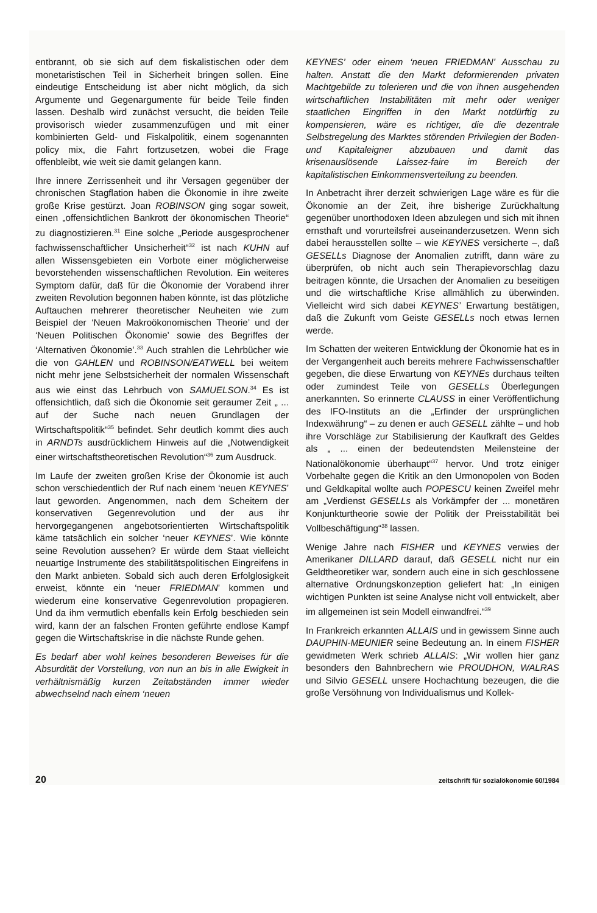entbrannt, ob sie sich auf dem fiskalistischen oder dem monetaristischen Teil in Sicherheit bringen sollen. Eine eindeutige Entscheidung ist aber nicht möglich, da sich Argumente und Gegenargumente für beide Teile finden lassen. Deshalb wird zunächst versucht, die beiden Teile provisorisch wieder zusammenzufügen und mit einer kombinierten Geld- und Fiskalpolitik, einem sogenannten policy mix, die Fahrt fortzusetzen, wobei die Frage offenbleibt, wie weit sie damit gelangen kann.
Ihre innere Zerrissenheit und ihr Versagen gegenüber der chronischen Stagflation haben die Ökonomie in ihre zweite große Krise gestürzt. Joan ROBINSON ging sogar soweit, einen „offensichtlichen Bankrott der ökonomischen Theorie“ zu diagnostizieren.<sup>31</sup> Eine solche „Periode ausgesprochener fachwissenschaftlicher Unsicherheit“<sup>32</sup> ist nach KUHN auf allen Wissensgebieten ein Vorbote einer möglicherweise bevorstehenden wissenschaftlichen Revolution. Ein weiteres Symptom dafür, daß für die Ökonomie der Vorabend ihrer zweiten Revolution begonnen haben könnte, ist das plötzliche Auftauchen mehrerer theoretischer Neuheiten wie zum Beispiel der ‘Neuen Makroökonomischen Theorie’ und der ‘Neuen Politischen Ökonomie’ sowie des Begriffes der ‘Alternativen Ökonomie’.<sup>33</sup> Auch strahlen die Lehrbücher wie die von GAHLEN und ROBINSON/EATWELL bei weitem nicht mehr jene Selbstsicherheit der normalen Wissenschaft aus wie einst das Lehrbuch von SAMUELSON.<sup>34</sup> Es ist offensichtlich, daß sich die Ökonomie seit geraumer Zeit „ ... auf der Suche nach neuen Grundlagen der Wirtschaftspolitik“<sup>35</sup> befindet. Sehr deutlich kommt dies auch in ARNDTs ausdrücklichem Hinweis auf die „Notwendigkeit einer wirtschaftstheoretischen Revolution“<sup>36</sup> zum Ausdruck.
Im Laufe der zweiten großen Krise der Ökonomie ist auch schon verschiedentlich der Ruf nach einem ‘neuen KEYNES’ laut geworden. Angenommen, nach dem Scheitern der konservativen Gegenrevolution und der aus ihr hervorgegangenen angebotsorientierten Wirtschaftspolitik käme tatsächlich ein solcher ‘neuer KEYNES’. Wie könnte seine Revolution aussehen? Er würde dem Staat vielleicht neuartige Instrumente des stabilitätspolitischen Eingreifens in den Markt anbieten. Sobald sich auch deren Erfolglosigkeit erweist, könnte ein ‘neuer FRIEDMAN’ kommen und wiederum eine konservative Gegenrevolution propagieren. Und da ihm vermutlich ebenfalls kein Erfolg beschieden sein wird, kann der an falschen Fronten geführte endlose Kampf gegen die Wirtschaftskrise in die nächste Runde gehen.
Es bedarf aber wohl keines besonderen Beweises für die Absurdität der Vorstellung, von nun an bis in alle Ewigkeit in verhältnismäßig kurzen Zeitabständen immer wieder abwechselnd nach einem ‘neuen
KEYNES’ oder einem ‘neuen FRIEDMAN’ Ausschau zu halten. Anstatt die den Markt deformierenden privaten Machtgebilde zu tolerieren und die von ihnen ausgehenden wirtschaftlichen Instabilitäten mit mehr oder weniger staatlichen Eingriffen in den Markt notdürftig zu kompensieren, wäre es richtiger, die die dezentrale Selbstregelung des Marktes störenden Privilegien der Boden- und Kapitaleigner abzubauen und damit das krisenauslösende Laissez-faire im Bereich der kapitalistischen Einkommensverteilung zu beenden.
In Anbetracht ihrer derzeit schwierigen Lage wäre es für die Ökonomie an der Zeit, ihre bisherige Zurückhaltung gegenüber unorthodoxen Ideen abzulegen und sich mit ihnen ernsthaft und vorurteilsfrei auseinanderzusetzen. Wenn sich dabei herausstellen sollte – wie KEYNES versicherte –, daß GESELLs Diagnose der Anomalien zutrifft, dann wäre zu überprüfen, ob nicht auch sein Therapievorschlag dazu beitragen könnte, die Ursachen der Anomalien zu beseitigen und die wirtschaftliche Krise allmählich zu überwinden. Vielleicht wird sich dabei KEYNES’ Erwartung bestätigen, daß die Zukunft vom Geiste GESELLs noch etwas lernen werde.
Im Schatten der weiteren Entwicklung der Ökonomie hat es in der Vergangenheit auch bereits mehrere Fachwissenschaftler gegeben, die diese Erwartung von KEYNEs durchaus teilten oder zumindest Teile von GESELLs Überlegungen anerkannten. So erinnerte CLAUSS in einer Veröffentlichung des IFO-Instituts an die „Erfinder der ursprünglichen Indexwährung“ – zu denen er auch GESELL zählte – und hob ihre Vorschläge zur Stabilisierung der Kaufkraft des Geldes als „ ... einen der bedeutendsten Meilensteine der Nationalökonomie überhaupt“<sup>37</sup> hervor. Und trotz einiger Vorbehalte gegen die Kritik an den Urmonopolen von Boden und Geldkapital wollte auch POPESCU keinen Zweifel mehr am „Verdienst GESELLs als Vorkämpfer der ... monetären Konjunkturtheorie sowie der Politik der Preisstabilität bei Vollbeschäftigung“<sup>38</sup> lassen.
Wenige Jahre nach FISHER und KEYNES verwies der Amerikaner DILLARD darauf, daß GESELL nicht nur ein Geldtheoretiker war, sondern auch eine in sich geschlossene alternative Ordnungskonzeption geliefert hat: „In einigen wichtigen Punkten ist seine Analyse nicht voll entwickelt, aber im allgemeinen ist sein Modell einwandfrei.“<sup>39</sup>
In Frankreich erkannten ALLAIS und in gewissem Sinne auch DAUPHIN-MEUNIER seine Bedeutung an. In einem FISHER gewidmeten Werk schrieb ALLAIS: „Wir wollen hier ganz besonders den Bahnbrechern wie PROUDHON, WALRAS und Silvio GESELL unsere Hochachtung bezeugen, die die große Versöhnung von Individualismus und Kollek-
20 zeitschrift für sozialökonomie 60/1984